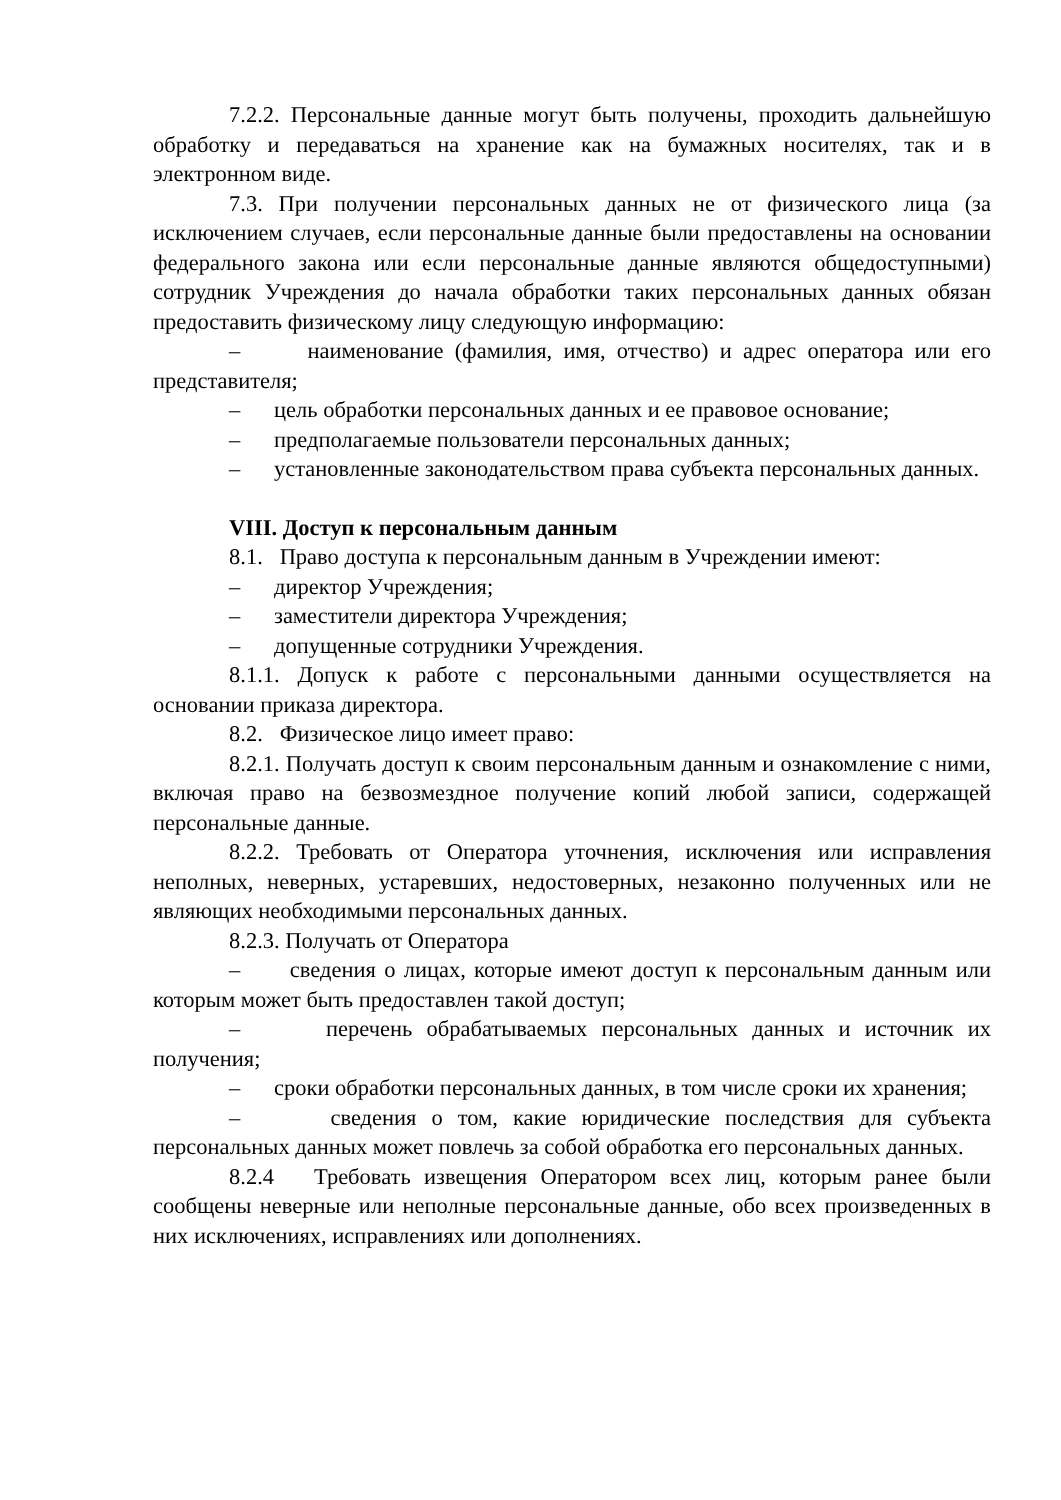7.2.2. Персональные данные могут быть получены, проходить дальнейшую обработку и передаваться на хранение как на бумажных носителях, так и в электронном виде.
7.3. При получении персональных данных не от физического лица (за исключением случаев, если персональные данные были предоставлены на основании федерального закона или если персональные данные являются общедоступными) сотрудник Учреждения до начала обработки таких персональных данных обязан предоставить физическому лицу следующую информацию:
– наименование (фамилия, имя, отчество) и адрес оператора или его представителя;
– цель обработки персональных данных и ее правовое основание;
– предполагаемые пользователи персональных данных;
– установленные законодательством права субъекта персональных данных.
VIII. Доступ к персональным данным
8.1. Право доступа к персональным данным в Учреждении имеют:
– директор Учреждения;
– заместители директора Учреждения;
– допущенные сотрудники Учреждения.
8.1.1. Допуск к работе с персональными данными осуществляется на основании приказа директора.
8.2. Физическое лицо имеет право:
8.2.1. Получать доступ к своим персональным данным и ознакомление с ними, включая право на безвозмездное получение копий любой записи, содержащей персональные данные.
8.2.2. Требовать от Оператора уточнения, исключения или исправления неполных, неверных, устаревших, недостоверных, незаконно полученных или не являющих необходимыми персональных данных.
8.2.3. Получать от Оператора
– сведения о лицах, которые имеют доступ к персональным данным или которым может быть предоставлен такой доступ;
– перечень обрабатываемых персональных данных и источник их получения;
– сроки обработки персональных данных, в том числе сроки их хранения;
– сведения о том, какие юридические последствия для субъекта персональных данных может повлечь за собой обработка его персональных данных.
8.2.4 Требовать извещения Оператором всех лиц, которым ранее были сообщены неверные или неполные персональные данные, обо всех произведенных в них исключениях, исправлениях или дополнениях.